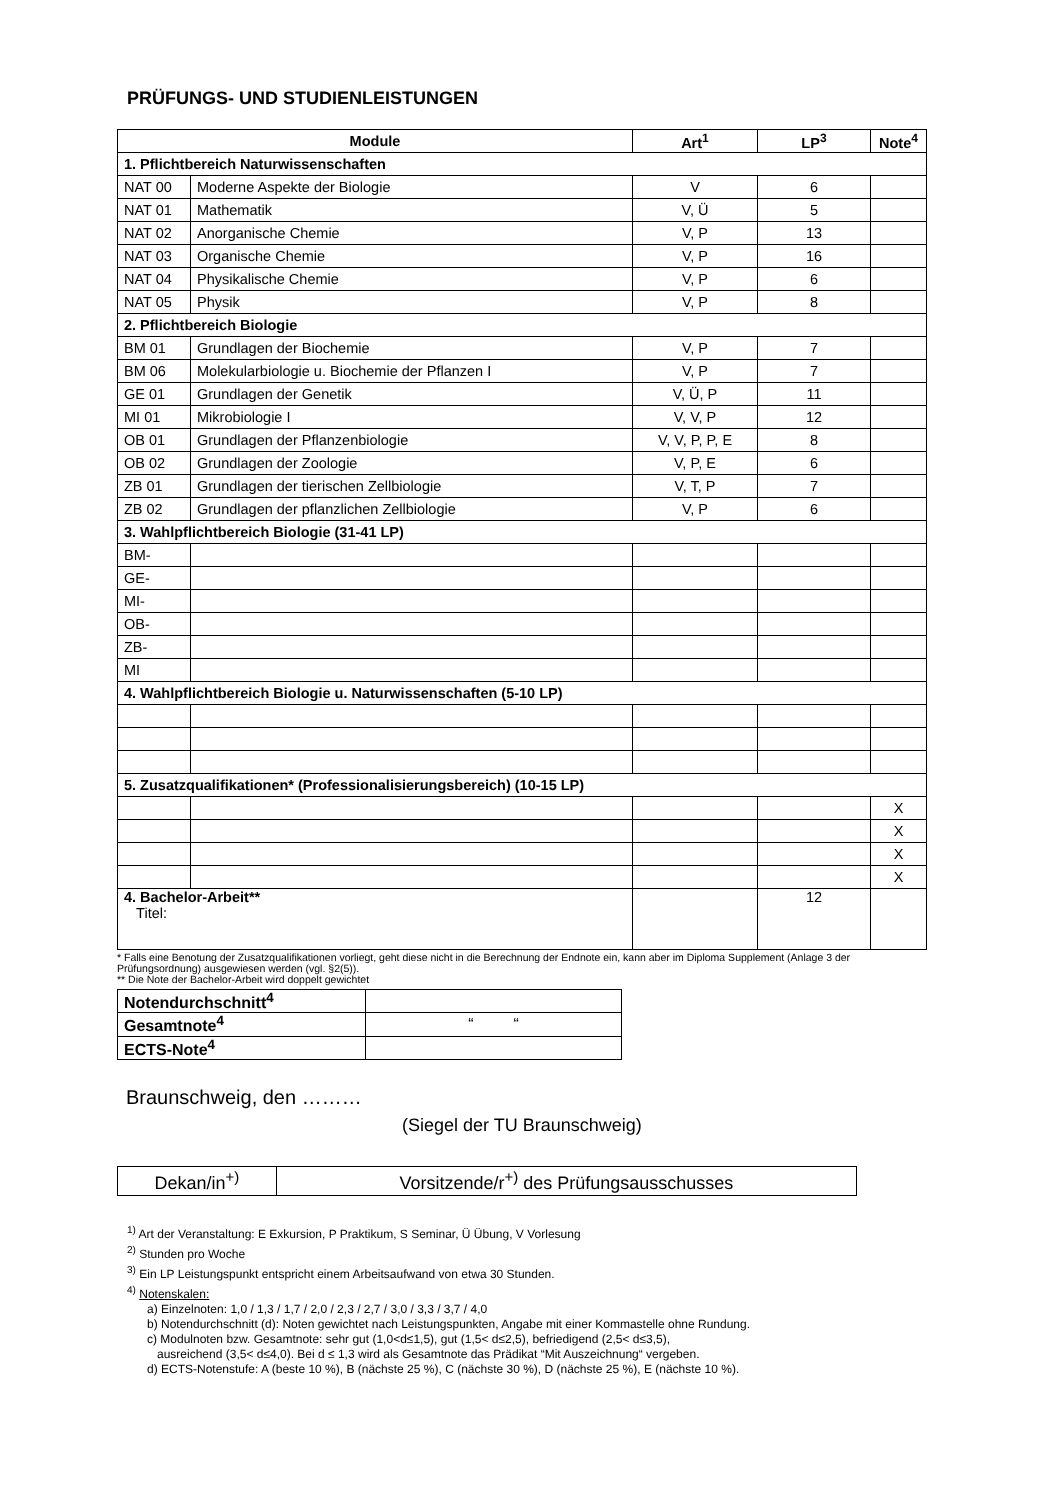PRÜFUNGS- UND STUDIENLEISTUNGEN
| Module | | Art<sup>1</sup> | LP<sup>3</sup> | Note<sup>4</sup> |
| --- | --- | --- | --- | --- |
| 1. Pflichtbereich Naturwissenschaften | | | | |
| NAT 00 | Moderne Aspekte der Biologie | V | 6 | |
| NAT 01 | Mathematik | V, Ü | 5 | |
| NAT 02 | Anorganische Chemie | V, P | 13 | |
| NAT 03 | Organische Chemie | V, P | 16 | |
| NAT 04 | Physikalische Chemie | V, P | 6 | |
| NAT 05 | Physik | V, P | 8 | |
| 2. Pflichtbereich Biologie | | | | |
| BM 01 | Grundlagen der Biochemie | V, P | 7 | |
| BM 06 | Molekularbiologie u. Biochemie der Pflanzen I | V, P | 7 | |
| GE 01 | Grundlagen der Genetik | V, Ü, P | 11 | |
| MI 01 | Mikrobiologie I | V, V, P | 12 | |
| OB 01 | Grundlagen der Pflanzenbiologie | V, V, P, P, E | 8 | |
| OB 02 | Grundlagen der Zoologie | V, P, E | 6 | |
| ZB 01 | Grundlagen der tierischen Zellbiologie | V, T, P | 7 | |
| ZB 02 | Grundlagen der pflanzlichen Zellbiologie | V, P | 6 | |
| 3. Wahlpflichtbereich Biologie (31-41 LP) | | | | |
| BM- | | | | |
| GE- | | | | |
| MI- | | | | |
| OB- | | | | |
| ZB- | | | | |
| MI | | | | |
| 4. Wahlpflichtbereich Biologie u. Naturwissenschaften (5-10 LP) | | | | |
| 5. Zusatzqualifikationen* (Professionalisierungsbereich) (10-15 LP) | | | | |
| | | | | X |
| | | | | X |
| | | | | X |
| | | | | X |
| 4. Bachelor-Arbeit** Titel: | | | 12 | |
* Falls eine Benotung der Zusatzqualifikationen vorliegt, geht diese nicht in die Berechnung der Endnote ein, kann aber im Diploma Supplement (Anlage 3 der Prüfungsordnung) ausgewiesen werden (vgl. §2(5)).
** Die Note der Bachelor-Arbeit wird doppelt gewichtet
| Notendurchschnitt<sup>4</sup> | |
| Gesamtnote<sup>4</sup> | “ “ |
| ECTS-Note<sup>4</sup> | |
Braunschweig, den ………
(Siegel der TU Braunschweig)
| Dekan/in<sup>+)</sup> | Vorsitzende/r<sup>+)</sup> des Prüfungsausschusses |
<sup>1)</sup> Art der Veranstaltung: E Exkursion, P Praktikum, S Seminar, Ü Übung, V Vorlesung
<sup>2)</sup> Stunden pro Woche
<sup>3)</sup> Ein LP Leistungspunkt entspricht einem Arbeitsaufwand von etwa 30 Stunden.
<sup>4)</sup> Notenskalen:
a) Einzelnoten: 1,0 / 1,3 / 1,7 / 2,0 / 2,3 / 2,7 / 3,0 / 3,3 / 3,7 / 4,0
b) Notendurchschnitt (d): Noten gewichtet nach Leistungspunkten, Angabe mit einer Kommastelle ohne Rundung.
c) Modulnoten bzw. Gesamtnote: sehr gut (1,0<d≤1,5), gut (1,5< d≤2,5), befriedigend (2,5< d≤3,5),
ausreichend (3,5< d≤4,0). Bei d ≤ 1,3 wird als Gesamtnote das Prädikat “Mit Auszeichnung“ vergeben.
d) ECTS-Notenstufe: A (beste 10 %), B (nächste 25 %), C (nächste 30 %), D (nächste 25 %), E (nächste 10 %).